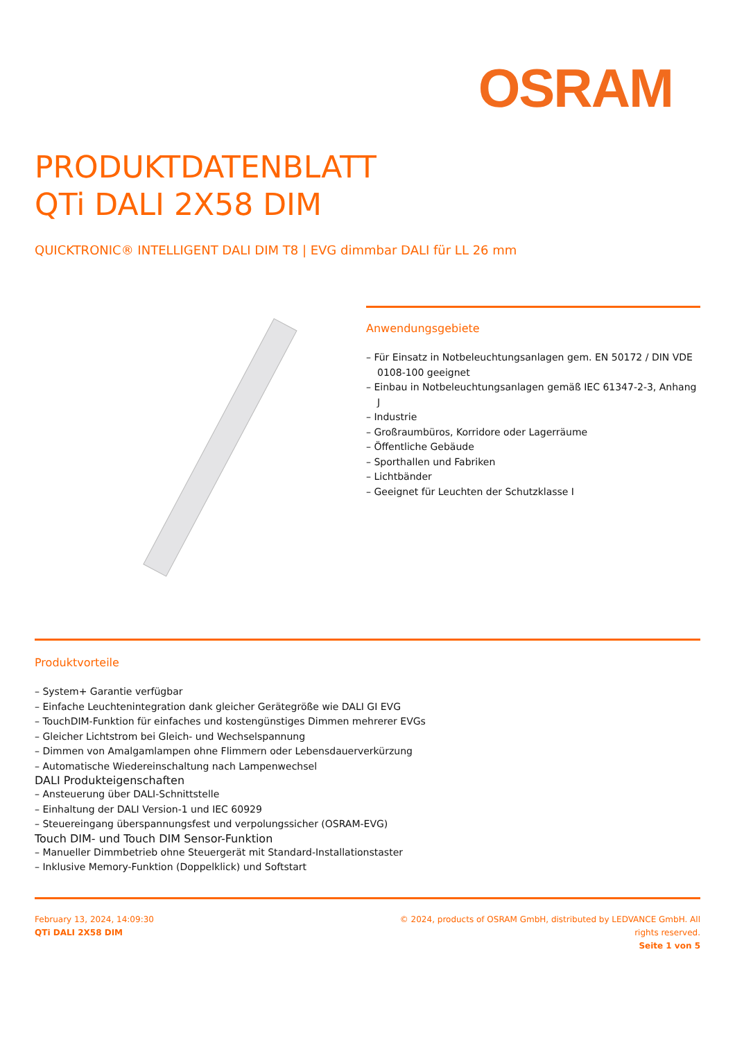OSRAM
PRODUKTDATENBLATT
QTi DALI 2X58 DIM
QUICKTRONIC® INTELLIGENT DALI DIM T8 | EVG dimmbar DALI für LL 26 mm
Anwendungsgebiete
– Für Einsatz in Notbeleuchtungsanlagen gem. EN 50172 / DIN VDE 0108-100 geeignet
– Einbau in Notbeleuchtungsanlagen gemäß IEC 61347-2-3, Anhang J
– Industrie
– Großraumbüros, Korridore oder Lagerräume
– Öffentliche Gebäude
– Sporthallen und Fabriken
– Lichtbänder
– Geeignet für Leuchten der Schutzklasse I
Produktvorteile
– System+ Garantie verfügbar
– Einfache Leuchtenintegration dank gleicher Gerätegröße wie DALI GI EVG
– TouchDIM-Funktion für einfaches und kostengünstiges Dimmen mehrerer EVGs
– Gleicher Lichtstrom bei Gleich- und Wechselspannung
– Dimmen von Amalgamlampen ohne Flimmern oder Lebensdauerverkürzung
– Automatische Wiedereinschaltung nach Lampenwechsel
DALI Produkteigenschaften
– Ansteuerung über DALI-Schnittstelle
– Einhaltung der DALI Version-1 und IEC 60929
– Steuereingang überspannungsfest und verpolungssicher (OSRAM-EVG)
Touch DIM- und Touch DIM Sensor-Funktion
– Manueller Dimmbetrieb ohne Steuergerät mit Standard-Installationstaster
– Inklusive Memory-Funktion (Doppelklick) und Softstart
February 13, 2024, 14:09:30
QTi DALI 2X58 DIM
© 2024, products of OSRAM GmbH, distributed by LEDVANCE GmbH. All rights reserved.
Seite 1 von 5